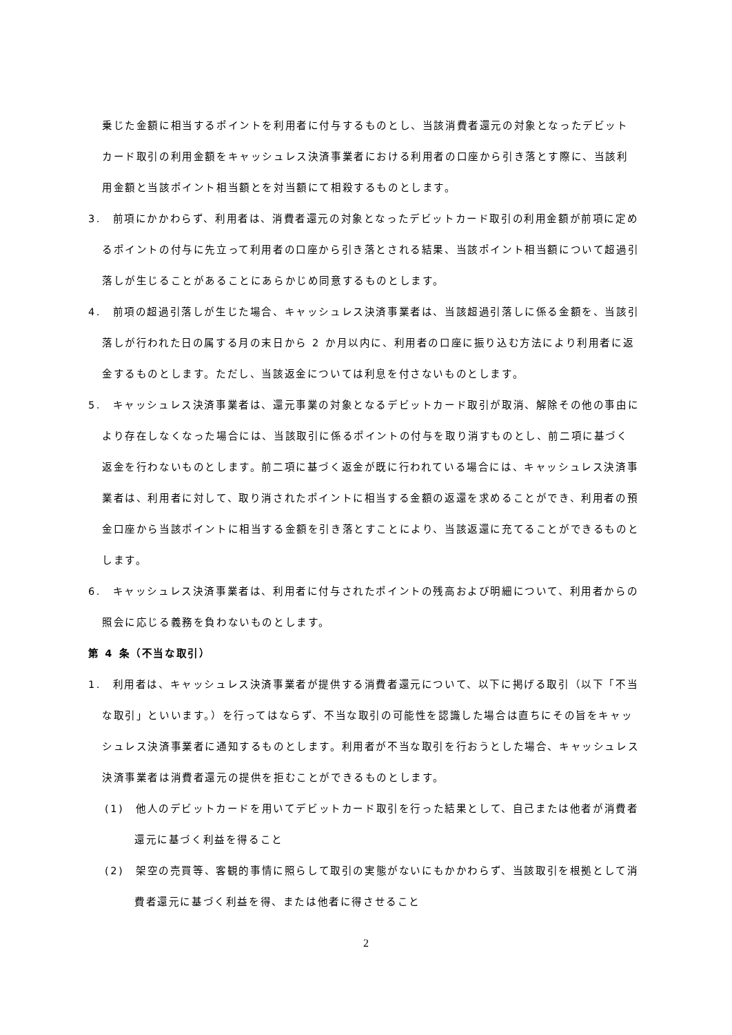乗じた金額に相当するポイントを利用者に付与するものとし、当該消費者還元の対象となったデビットカード取引の利用金額をキャッシュレス決済事業者における利用者の口座から引き落とす際に、当該利用金額と当該ポイント相当額とを対当額にて相殺するものとします。
3.　前項にかかわらず、利用者は、消費者還元の対象となったデビットカード取引の利用金額が前項に定めるポイントの付与に先立って利用者の口座から引き落とされる結果、当該ポイント相当額について超過引落しが生じることがあることにあらかじめ同意するものとします。
4.　前項の超過引落しが生じた場合、キャッシュレス決済事業者は、当該超過引落しに係る金額を、当該引落しが行われた日の属する月の末日から 2 か月以内に、利用者の口座に振り込む方法により利用者に返金するものとします。ただし、当該返金については利息を付さないものとします。
5.　キャッシュレス決済事業者は、還元事業の対象となるデビットカード取引が取消、解除その他の事由により存在しなくなった場合には、当該取引に係るポイントの付与を取り消すものとし、前二項に基づく返金を行わないものとします。前二項に基づく返金が既に行われている場合には、キャッシュレス決済事業者は、利用者に対して、取り消されたポイントに相当する金額の返還を求めることができ、利用者の預金口座から当該ポイントに相当する金額を引き落とすことにより、当該返還に充てることができるものとします。
6.　キャッシュレス決済事業者は、利用者に付与されたポイントの残高および明細について、利用者からの照会に応じる義務を負わないものとします。
第 4 条（不当な取引）
1.　利用者は、キャッシュレス決済事業者が提供する消費者還元について、以下に掲げる取引（以下「不当な取引」といいます。）を行ってはならず、不当な取引の可能性を認識した場合は直ちにその旨をキャッシュレス決済事業者に通知するものとします。利用者が不当な取引を行おうとした場合、キャッシュレス決済事業者は消費者還元の提供を拒むことができるものとします。
(1)　他人のデビットカードを用いてデビットカード取引を行った結果として、自己または他者が消費者還元に基づく利益を得ること
(2)　架空の売買等、客観的事情に照らして取引の実態がないにもかかわらず、当該取引を根拠として消費者還元に基づく利益を得、または他者に得させること
2